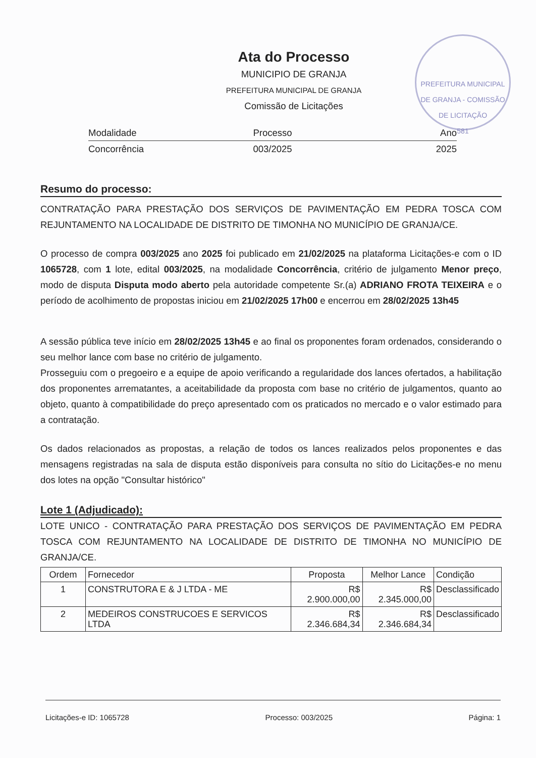PREFEITURA MUNICIPAL DE GRANJA - COMISSÃO DE LICITAÇÃO
581
Ata do Processo
MUNICIPIO DE GRANJA
PREFEITURA MUNICIPAL DE GRANJA
Comissão de Licitações
Modalidade Processo Ano
Concorrência 003/2025 2025
Resumo do processo:
CONTRATAÇÃO PARA PRESTAÇÃO DOS SERVIÇOS DE PAVIMENTAÇÃO EM PEDRA TOSCA COM REJUNTAMENTO NA LOCALIDADE DE DISTRITO DE TIMONHA NO MUNICÍPIO DE GRANJA/CE.
O processo de compra 003/2025 ano 2025 foi publicado em 21/02/2025 na plataforma Licitações-e com o ID 1065728, com 1 lote, edital 003/2025, na modalidade Concorrência, critério de julgamento Menor preço, modo de disputa Disputa modo aberto pela autoridade competente Sr.(a) ADRIANO FROTA TEIXEIRA e o período de acolhimento de propostas iniciou em 21/02/2025 17h00 e encerrou em 28/02/2025 13h45
A sessão pública teve início em 28/02/2025 13h45 e ao final os proponentes foram ordenados, considerando o seu melhor lance com base no critério de julgamento.
Prosseguiu com o pregoeiro e a equipe de apoio verificando a regularidade dos lances ofertados, a habilitação dos proponentes arrematantes, a aceitabilidade da proposta com base no critério de julgamentos, quanto ao objeto, quanto à compatibilidade do preço apresentado com os praticados no mercado e o valor estimado para a contratação.
Os dados relacionados as propostas, a relação de todos os lances realizados pelos proponentes e das mensagens registradas na sala de disputa estão disponíveis para consulta no sítio do Licitações-e no menu dos lotes na opção "Consultar histórico"
Lote 1 (Adjudicado):
LOTE UNICO - CONTRATAÇÃO PARA PRESTAÇÃO DOS SERVIÇOS DE PAVIMENTAÇÃO EM PEDRA TOSCA COM REJUNTAMENTO NA LOCALIDADE DE DISTRITO DE TIMONHA NO MUNICÍPIO DE GRANJA/CE.
| Ordem | Fornecedor | Proposta | Melhor Lance | Condição |
| --- | --- | --- | --- | --- |
| 1 | CONSTRUTORA E & J LTDA - ME | R$ 2.900.000,00 | R$ 2.345.000,00 | Desclassificado |
| 2 | MEDEIROS CONSTRUCOES E SERVICOS LTDA | R$ 2.346.684,34 | R$ 2.346.684,34 | Desclassificado |
Licitações-e ID: 1065728 Processo: 003/2025 Página: 1